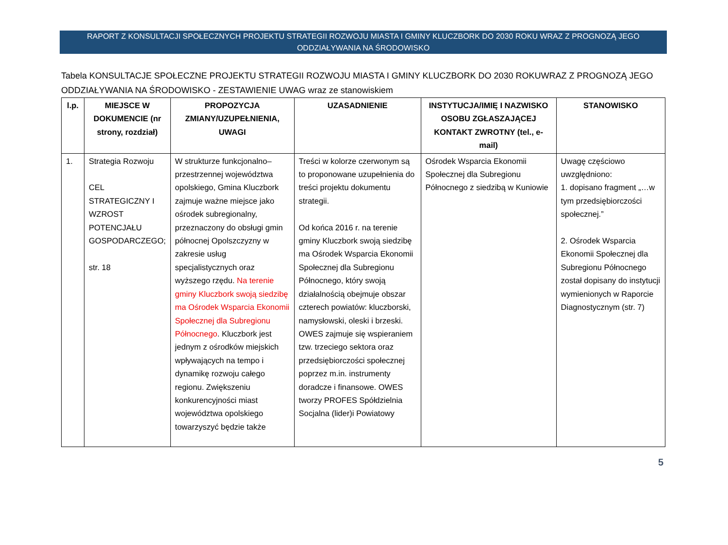RAPORT Z KONSULTACJI SPOŁECZNYCH PROJEKTU STRATEGII ROZWOJU MIASTA I GMINY KLUCZBORK DO 2030 ROKU WRAZ Z PROGNOZĄ JEGO ODDZIAŁYWANIA NA ŚRODOWISKO
Tabela KONSULTACJE SPOŁECZNE PROJEKTU STRATEGII ROZWOJU MIASTA I GMINY KLUCZBORK DO 2030 ROKUWRAZ Z PROGNOZĄ JEGO ODDZIAŁYWANIA NA ŚRODOWISKO - ZESTAWIENIE UWAG wraz ze stanowiskiem
| l.p. | MIEJSCE W DOKUMENCIE (nr strony, rozdział) | PROPOZYCJA ZMIANY/UZUPEŁNIENIA, UWAGI | UZASADNIENIE | INSTYTUCJA/IMIĘ I NAZWISKO OSOBU ZGŁASZAJĄCEJ KONTAKT ZWROTNY (tel., e-mail) | STANOWISKO |
| --- | --- | --- | --- | --- | --- |
| 1. | Strategia Rozwoju CEL STRATEGICZNY I WZROST POTENCJAŁU GOSPODARCZEGO; str. 18 | W strukturze funkcjonalno–przestrzennej województwa opolskiego, Gmina Kluczbork zajmuje ważne miejsce jako ośrodek subregionalny, przeznaczony do obsługi gmin północnej Opolszczyzny w zakresie usług specjalistycznych oraz wyższego rzędu. Na terenie gminy Kluczbork swoją siedzibę ma Ośrodek Wsparcia Ekonomii Społecznej dla Subregionu Północnego . Kluczbork jest jednym z ośrodków miejskich wpływających na tempo i dynamikę rozwoju całego regionu. Zwiększeniu konkurencyjności miast województwa opolskiego towarzyszyć będzie także | Treści w kolorze czerwonym są to proponowane uzupełnienia do treści projektu dokumentu strategii. Od końca 2016 r. na terenie gminy Kluczbork swoją siedzibę ma Ośrodek Wsparcia Ekonomii Społecznej dla Subregionu Północnego, który swoją działalnością obejmuje obszar czterech powiatów: kluczborski, namysłowski, oleski i brzeski. OWES zajmuje się wspieraniem tzw. trzeciego sektora oraz przedsiębiorczości społecznej poprzez m.in. instrumenty doradcze i finansowe. OWES tworzy PROFES Spółdzielnia Socjalna (lider)i Powiatowy | Ośrodek Wsparcia Ekonomii Społecznej dla Subregionu Północnego z siedzibą w Kuniowie | Uwagę częściowo uwzględniono: 1. dopisano fragment „…w tym przedsiębiorczości społecznej.” 2. Ośrodek Wsparcia Ekonomii Społecznej dla Subregionu Północnego został dopisany do instytucji wymienionych w Raporcie Diagnostycznym (str. 7) |
5